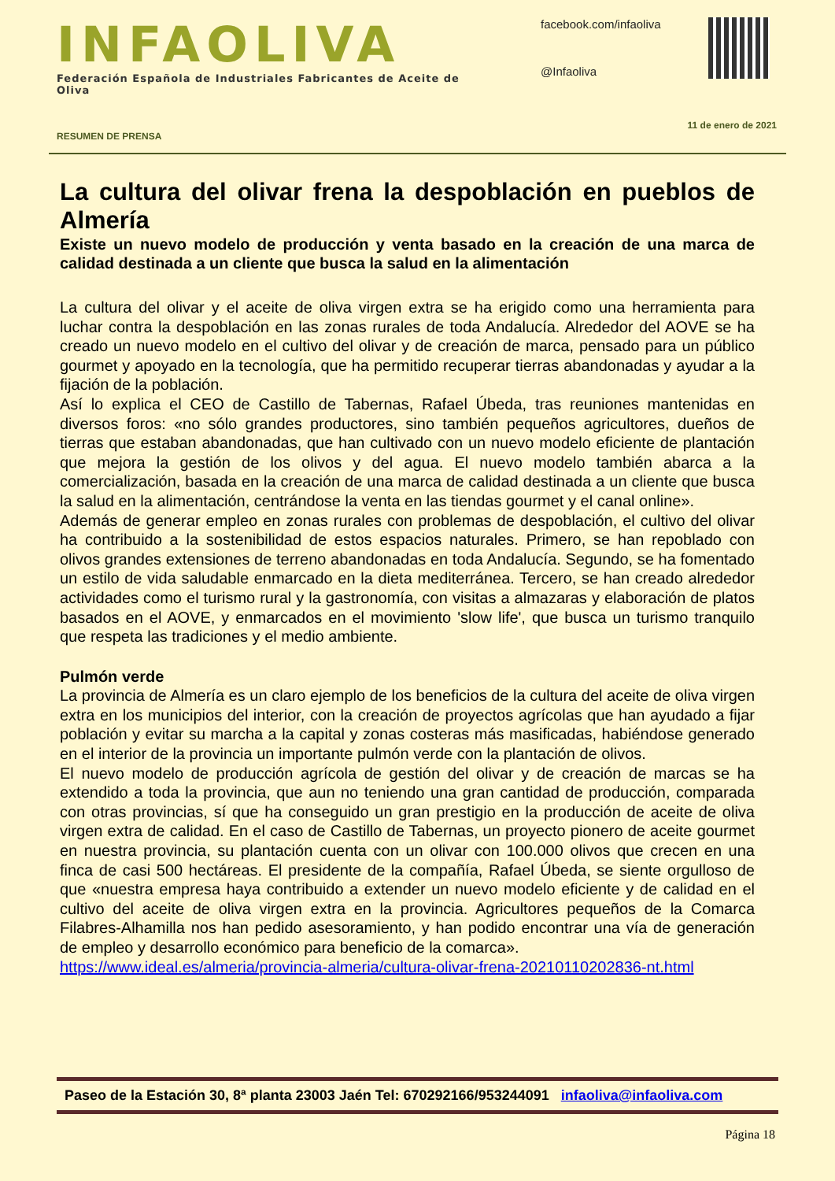INFAOLIVA
Federación Española de Industriales Fabricantes de Aceite de Oliva
facebook.com/infaoliva
@Infaoliva
RESUMEN DE PRENSA 11 de enero de 2021
La cultura del olivar frena la despoblación en pueblos de Almería
Existe un nuevo modelo de producción y venta basado en la creación de una marca de calidad destinada a un cliente que busca la salud en la alimentación
La cultura del olivar y el aceite de oliva virgen extra se ha erigido como una herramienta para luchar contra la despoblación en las zonas rurales de toda Andalucía. Alrededor del AOVE se ha creado un nuevo modelo en el cultivo del olivar y de creación de marca, pensado para un público gourmet y apoyado en la tecnología, que ha permitido recuperar tierras abandonadas y ayudar a la fijación de la población.
Así lo explica el CEO de Castillo de Tabernas, Rafael Úbeda, tras reuniones mantenidas en diversos foros: «no sólo grandes productores, sino también pequeños agricultores, dueños de tierras que estaban abandonadas, que han cultivado con un nuevo modelo eficiente de plantación que mejora la gestión de los olivos y del agua. El nuevo modelo también abarca a la comercialización, basada en la creación de una marca de calidad destinada a un cliente que busca la salud en la alimentación, centrándose la venta en las tiendas gourmet y el canal online».
Además de generar empleo en zonas rurales con problemas de despoblación, el cultivo del olivar ha contribuido a la sostenibilidad de estos espacios naturales. Primero, se han repoblado con olivos grandes extensiones de terreno abandonadas en toda Andalucía. Segundo, se ha fomentado un estilo de vida saludable enmarcado en la dieta mediterránea. Tercero, se han creado alrededor actividades como el turismo rural y la gastronomía, con visitas a almazaras y elaboración de platos basados en el AOVE, y enmarcados en el movimiento 'slow life', que busca un turismo tranquilo que respeta las tradiciones y el medio ambiente.
Pulmón verde
La provincia de Almería es un claro ejemplo de los beneficios de la cultura del aceite de oliva virgen extra en los municipios del interior, con la creación de proyectos agrícolas que han ayudado a fijar población y evitar su marcha a la capital y zonas costeras más masificadas, habiéndose generado en el interior de la provincia un importante pulmón verde con la plantación de olivos.
El nuevo modelo de producción agrícola de gestión del olivar y de creación de marcas se ha extendido a toda la provincia, que aun no teniendo una gran cantidad de producción, comparada con otras provincias, sí que ha conseguido un gran prestigio en la producción de aceite de oliva virgen extra de calidad. En el caso de Castillo de Tabernas, un proyecto pionero de aceite gourmet en nuestra provincia, su plantación cuenta con un olivar con 100.000 olivos que crecen en una finca de casi 500 hectáreas. El presidente de la compañía, Rafael Úbeda, se siente orgulloso de que «nuestra empresa haya contribuido a extender un nuevo modelo eficiente y de calidad en el cultivo del aceite de oliva virgen extra en la provincia. Agricultores pequeños de la Comarca Filabres-Alhamilla nos han pedido asesoramiento, y han podido encontrar una vía de generación de empleo y desarrollo económico para beneficio de la comarca».
https://www.ideal.es/almeria/provincia-almeria/cultura-olivar-frena-20210110202836-nt.html
Paseo de la Estación 30, 8ª planta 23003 Jaén Tel: 670292166/953244091 infaoliva@infaoliva.com
Página 18